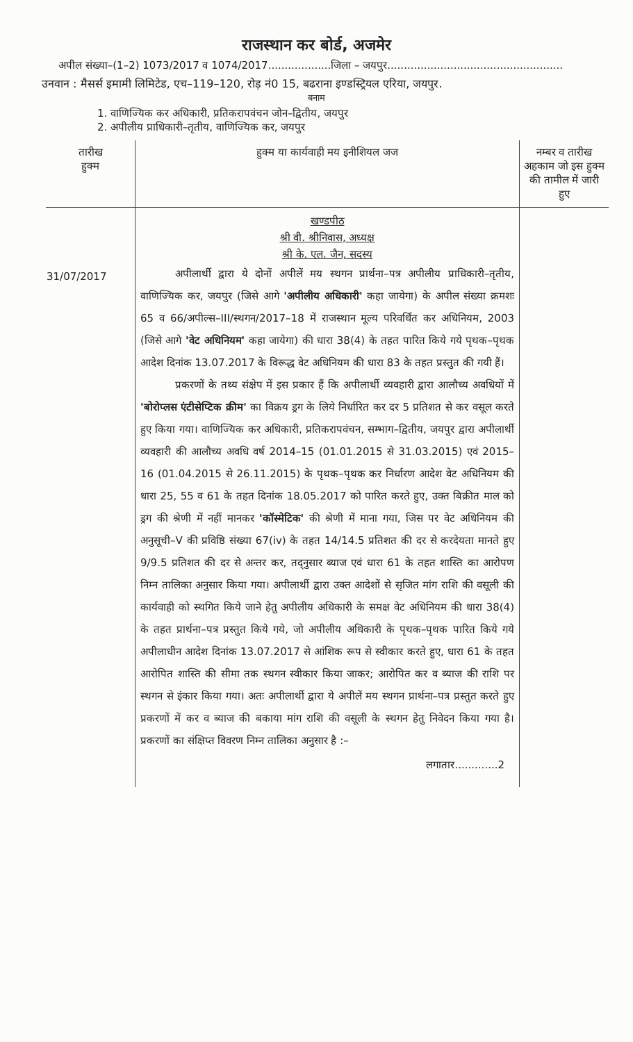राजस्थान कर बोर्ड, अजमेर
अपील संख्या–(1–2) 1073/2017 व 1074/2017...................जिला – जयपुर.....................................................
उनवान : मैसर्स इमामी लिमिटेड, एच–119–120, रोड़ नं0 15, बढराना इण्डस्ट्रियल एरिया, जयपुर.
बनाम
1. वाणिज्यिक कर अधिकारी, प्रतिकरापवंचन जोन–द्वितीय, जयपुर
2. अपीलीय प्राधिकारी–तृतीय, वाणिज्यिक कर, जयपुर
| तारीख हुक्म | हुक्म या कार्यवाही मय इनीशियल जज | नम्बर व तारीख अहकाम जो इस हुक्म की तामील में जारी हुए |
| --- | --- | --- |
| 31/07/2017 | खण्डपीठ श्री वी. श्रीनिवास, अध्यक्ष श्री के. एल. जैन, सदस्य अपीलार्थी द्वारा ये दोनों अपीलें मय स्थगन प्रार्थना–पत्र अपीलीय प्राधिकारी–तृतीय, वाणिज्यिक कर, जयपुर (जिसे आगे 'अपीलीय अधिकारी' कहा जायेगा) के अपील संख्या क्रमशः 65 व 66/अपील्स–III/स्थगन/2017–18 में राजस्थान मूल्य परिवर्धित कर अधिनियम, 2003 (जिसे आगे 'वेट अधिनियम' कहा जायेगा) की धारा 38(4) के तहत पारित किये गये पृथक–पृथक आदेश दिनांक 13.07.2017 के विरूद्ध वेट अधिनियम की धारा 83 के तहत प्रस्तुत की गयी हैं। प्रकरणों के तथ्य संक्षेप में इस प्रकार हैं कि अपीलार्थी व्यवहारी द्वारा आलौच्य अवधियों में 'बोरोप्लस एंटीसेप्टिक क्रीम' का विक्रय ड्रग के लिये निर्धारित कर दर 5 प्रतिशत से कर वसूल करते हुए किया गया। वाणिज्यिक कर अधिकारी, प्रतिकरापवंचन, सम्भाग–द्वितीय, जयपुर द्वारा अपीलार्थी व्यवहारी की आलौच्य अवधि वर्ष 2014–15 (01.01.2015 से 31.03.2015) एवं 2015–16 (01.04.2015 से 26.11.2015) के पृथक–पृथक कर निर्धारण आदेश वेट अधिनियम की धारा 25, 55 व 61 के तहत दिनांक 18.05.2017 को पारित करते हुए, उक्त बिक्रीत माल को ड्रग की श्रेणी में नहीं मानकर 'कॉस्मेटिक' की श्रेणी में माना गया, जिस पर वेट अधिनियम की अनुसूची–V की प्रविष्ठि संख्या 67(iv) के तहत 14/14.5 प्रतिशत की दर से करदेयता मानते हुए 9/9.5 प्रतिशत की दर से अन्तर कर, तद्नुसार ब्याज एवं धारा 61 के तहत शास्ति का आरोपण निम्न तालिका अनुसार किया गया। अपीलार्थी द्वारा उक्त आदेशों से सृजित मांग राशि की वसूली की कार्यवाही को स्थगित किये जाने हेतु अपीलीय अधिकारी के समक्ष वेट अधिनियम की धारा 38(4) के तहत प्रार्थना–पत्र प्रस्तुत किये गये, जो अपीलीय अधिकारी के पृथक–पृथक पारित किये गये अपीलाधीन आदेश दिनांक 13.07.2017 से आंशिक रूप से स्वीकार करते हुए, धारा 61 के तहत आरोपित शास्ति की सीमा तक स्थगन स्वीकार किया जाकर; आरोपित कर व ब्याज की राशि पर स्थगन से इंकार किया गया। अतः अपीलार्थी द्वारा ये अपीलें मय स्थगन प्रार्थना–पत्र प्रस्तुत करते हुए प्रकरणों में कर व ब्याज की बकाया मांग राशि की वसूली के स्थगन हेतु निवेदन किया गया है। प्रकरणों का संक्षिप्त विवरण निम्न तालिका अनुसार है :– लगातार.............2 | |